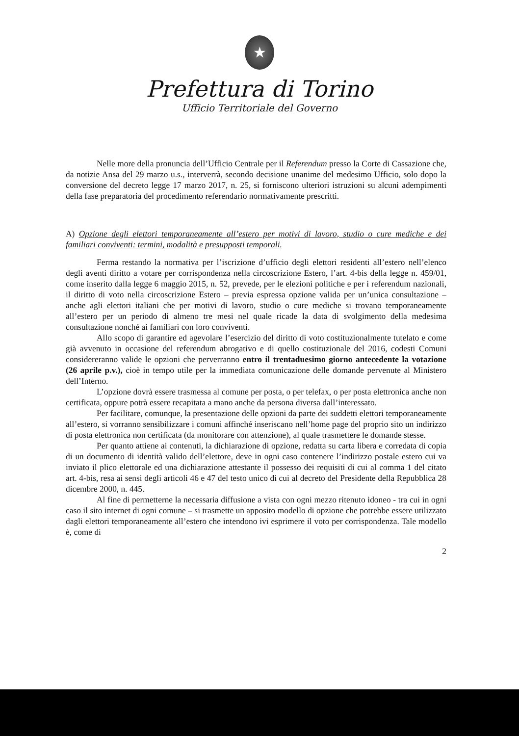★
Prefettura di Torino
Ufficio Territoriale del Governo
Nelle more della pronuncia dell’Ufficio Centrale per il Referendum presso la Corte di Cassazione che, da notizie Ansa del 29 marzo u.s., interverrà, secondo decisione unanime del medesimo Ufficio, solo dopo la conversione del decreto legge 17 marzo 2017, n. 25, si forniscono ulteriori istruzioni su alcuni adempimenti della fase preparatoria del procedimento referendario normativamente prescritti.
A) Opzione degli elettori temporaneamente all’estero per motivi di lavoro, studio o cure mediche e dei familiari conviventi: termini, modalità e presupposti temporali.
Ferma restando la normativa per l’iscrizione d’ufficio degli elettori residenti all’estero nell’elenco degli aventi diritto a votare per corrispondenza nella circoscrizione Estero, l’art. 4-bis della legge n. 459/01, come inserito dalla legge 6 maggio 2015, n. 52, prevede, per le elezioni politiche e per i referendum nazionali, il diritto di voto nella circoscrizione Estero – previa espressa opzione valida per un’unica consultazione – anche agli elettori italiani che per motivi di lavoro, studio o cure mediche si trovano temporaneamente all’estero per un periodo di almeno tre mesi nel quale ricade la data di svolgimento della medesima consultazione nonché ai familiari con loro conviventi.
Allo scopo di garantire ed agevolare l’esercizio del diritto di voto costituzionalmente tutelato e come già avvenuto in occasione del referendum abrogativo e di quello costituzionale del 2016, codesti Comuni considereranno valide le opzioni che perverranno entro il trentaduesimo giorno antecedente la votazione (26 aprile p.v.), cioè in tempo utile per la immediata comunicazione delle domande pervenute al Ministero dell’Interno.
L’opzione dovrà essere trasmessa al comune per posta, o per telefax, o per posta elettronica anche non certificata, oppure potrà essere recapitata a mano anche da persona diversa dall’interessato.
Per facilitare, comunque, la presentazione delle opzioni da parte dei suddetti elettori temporaneamente all’estero, si vorranno sensibilizzare i comuni affinché inseriscano nell’home page del proprio sito un indirizzo di posta elettronica non certificata (da monitorare con attenzione), al quale trasmettere le domande stesse.
Per quanto attiene ai contenuti, la dichiarazione di opzione, redatta su carta libera e corredata di copia di un documento di identità valido dell’elettore, deve in ogni caso contenere l’indirizzo postale estero cui va inviato il plico elettorale ed una dichiarazione attestante il possesso dei requisiti di cui al comma 1 del citato art. 4-bis, resa ai sensi degli articoli 46 e 47 del testo unico di cui al decreto del Presidente della Repubblica 28 dicembre 2000, n. 445.
Al fine di permetterne la necessaria diffusione a vista con ogni mezzo ritenuto idoneo - tra cui in ogni caso il sito internet di ogni comune – si trasmette un apposito modello di opzione che potrebbe essere utilizzato dagli elettori temporaneamente all’estero che intendono ivi esprimere il voto per corrispondenza. Tale modello è, come di
2